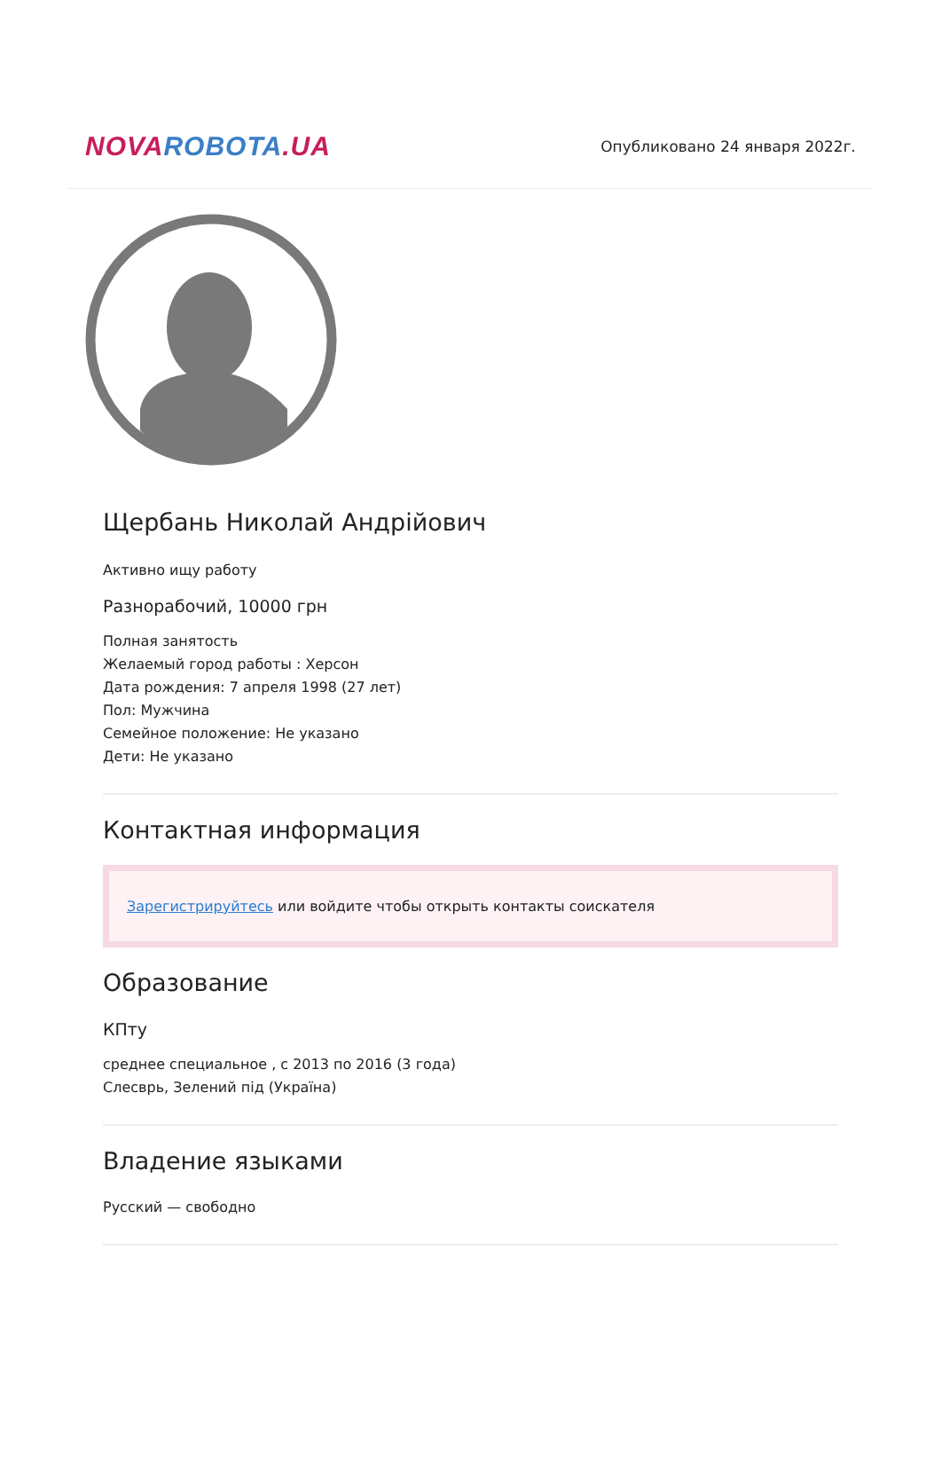NOVA ROBOTA.UA
Опубликовано 24 января 2022г.
Щербань Николай Андрійович
Активно ищу работу
Разнорабочий, 10000 грн
Полная занятость
Желаемый город работы : Херсон
Дата рождения: 7 апреля 1998 (27 лет)
Пол: Мужчина
Семейное положение: Не указано
Дети: Не указано
Контактная информация
Зарегистрируйтесь или войдите чтобы открыть контакты соискателя
Образование
КПту
среднее специальное , с 2013 по 2016 (3 года)
Слесврь, Зелений під (Україна)
Владение языками
Русский — свободно